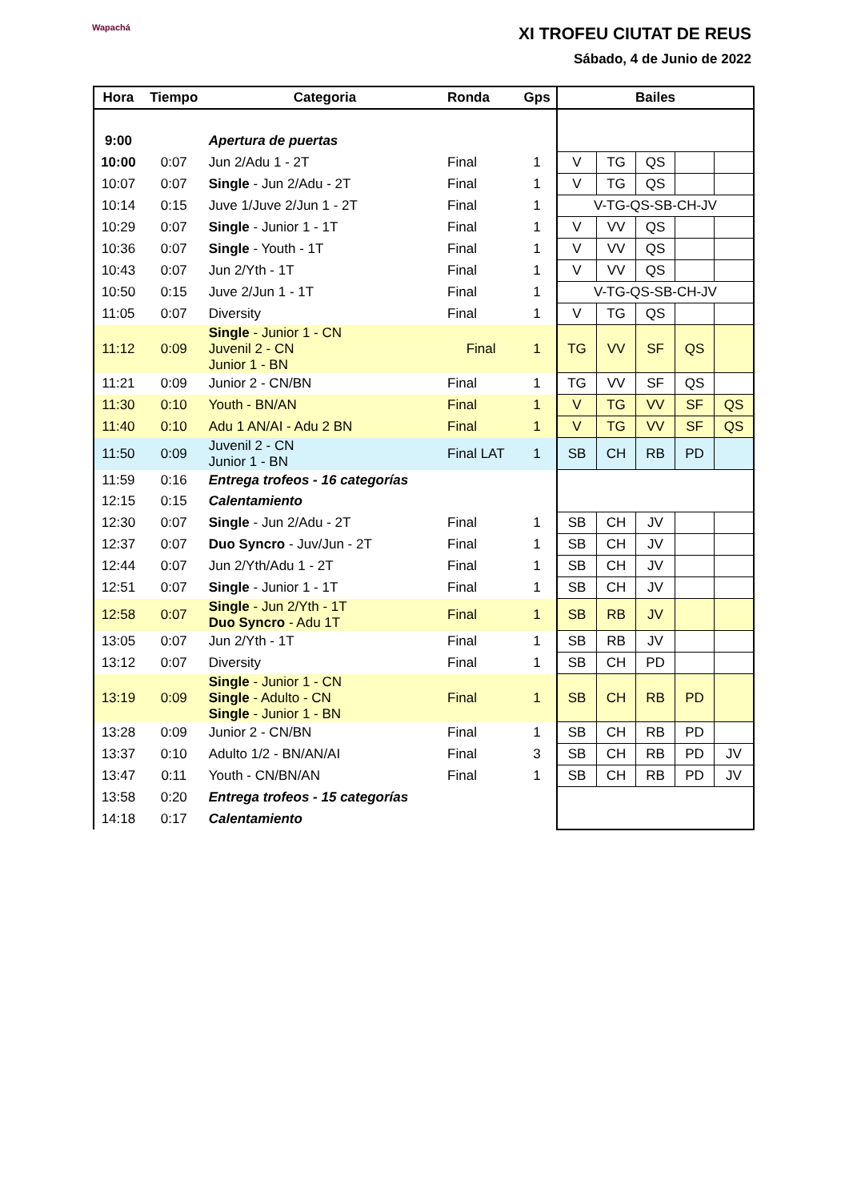Wapachá
XI TROFEU CIUTAT DE REUS
Sábado, 4 de Junio de 2022
| Hora | Tiempo | Categoria | Ronda | Gps | Bailes | | | | |
| --- | --- | --- | --- | --- | --- | --- | --- | --- | --- |
| 9:00 | | Apertura de puertas | | | | | | | |
| 10:00 | 0:07 | Jun 2/Adu 1 - 2T | Final | 1 | V | TG | QS | | |
| 10:07 | 0:07 | Single - Jun 2/Adu - 2T | Final | 1 | V | TG | QS | | |
| 10:14 | 0:15 | Juve 1/Juve 2/Jun 1 - 2T | Final | 1 | V-TG-QS-SB-CH-JV | | | | |
| 10:29 | 0:07 | Single - Junior 1 - 1T | Final | 1 | V | VV | QS | | |
| 10:36 | 0:07 | Single - Youth - 1T | Final | 1 | V | VV | QS | | |
| 10:43 | 0:07 | Jun 2/Yth - 1T | Final | 1 | V | VV | QS | | |
| 10:50 | 0:15 | Juve 2/Jun 1 - 1T | Final | 1 | V-TG-QS-SB-CH-JV | | | | |
| 11:05 | 0:07 | Diversity | Final | 1 | V | TG | QS | | |
| 11:12 | 0:09 | Single - Junior 1 - CN Juvenil 2 - CN Junior 1 - BN | Final | 1 | TG | VV | SF | QS | |
| 11:21 | 0:09 | Junior 2 - CN/BN | Final | 1 | TG | VV | SF | QS | |
| 11:30 | 0:10 | Youth - BN/AN | Final | 1 | V | TG | VV | SF | QS |
| 11:40 | 0:10 | Adu 1 AN/AI - Adu 2 BN | Final | 1 | V | TG | VV | SF | QS |
| 11:50 | 0:09 | Juvenil 2 - CN Junior 1 - BN | Final LAT | 1 | SB | CH | RB | PD | |
| 11:59 | 0:16 | Entrega trofeos - 16 categorías | | | | | | | |
| 12:15 | 0:15 | Calentamiento | | | | | | | |
| 12:30 | 0:07 | Single - Jun 2/Adu - 2T | Final | 1 | SB | CH | JV | | |
| 12:37 | 0:07 | Duo Syncro - Juv/Jun - 2T | Final | 1 | SB | CH | JV | | |
| 12:44 | 0:07 | Jun 2/Yth/Adu 1 - 2T | Final | 1 | SB | CH | JV | | |
| 12:51 | 0:07 | Single - Junior 1 - 1T | Final | 1 | SB | CH | JV | | |
| 12:58 | 0:07 | Single - Jun 2/Yth - 1T Duo Syncro - Adu 1T | Final | 1 | SB | RB | JV | | |
| 13:05 | 0:07 | Jun 2/Yth - 1T | Final | 1 | SB | RB | JV | | |
| 13:12 | 0:07 | Diversity | Final | 1 | SB | CH | PD | | |
| 13:19 | 0:09 | Single - Junior 1 - CN Single - Adulto - CN Single - Junior 1 - BN | Final | 1 | SB | CH | RB | PD | |
| 13:28 | 0:09 | Junior 2 - CN/BN | Final | 1 | SB | CH | RB | PD | |
| 13:37 | 0:10 | Adulto 1/2 - BN/AN/AI | Final | 3 | SB | CH | RB | PD | JV |
| 13:47 | 0:11 | Youth - CN/BN/AN | Final | 1 | SB | CH | RB | PD | JV |
| 13:58 | 0:20 | Entrega trofeos - 15 categorías | | | | | | | |
| 14:18 | 0:17 | Calentamiento | | | | | | | |